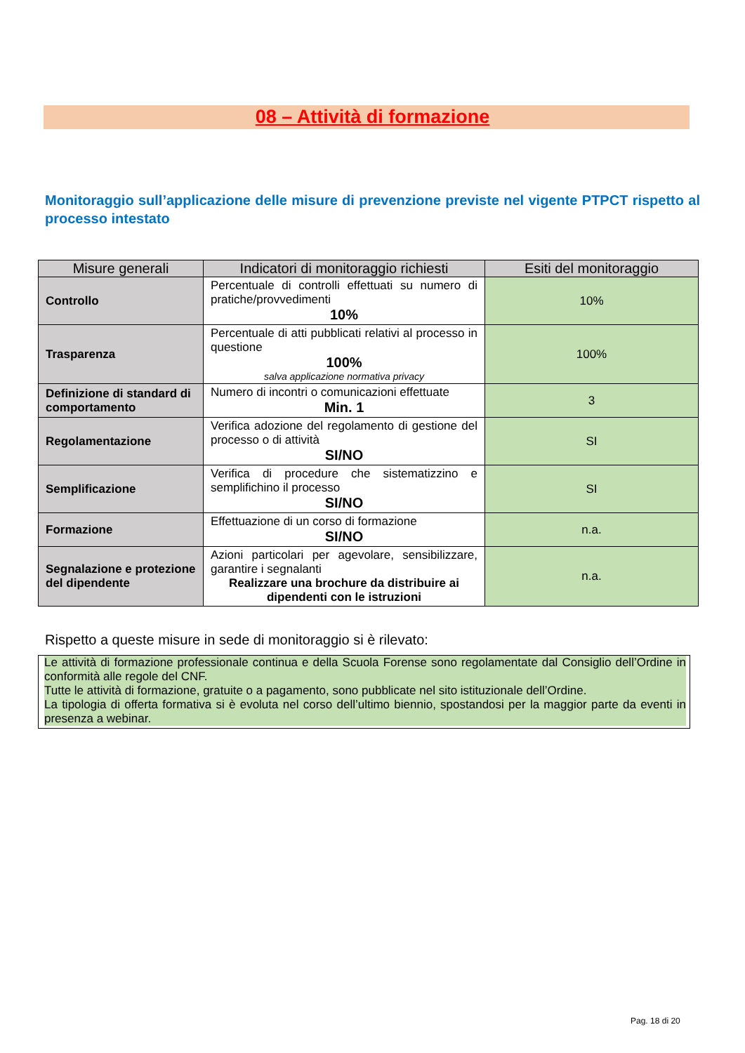08 – Attività di formazione
Monitoraggio sull’applicazione delle misure di prevenzione previste nel vigente PTPCT rispetto al processo intestato
| Misure generali | Indicatori di monitoraggio richiesti | Esiti del monitoraggio |
| --- | --- | --- |
| Controllo | Percentuale di controlli effettuati su numero di pratiche/provvedimenti 10% | 10% |
| Trasparenza | Percentuale di atti pubblicati relativi al processo in questione 100% salva applicazione normativa privacy | 100% |
| Definizione di standard di comportamento | Numero di incontri o comunicazioni effettuate Min. 1 | 3 |
| Regolamentazione | Verifica adozione del regolamento di gestione del processo o di attività SI/NO | SI |
| Semplificazione | Verifica di procedure che sistematizzino e semplifichino il processo SI/NO | SI |
| Formazione | Effettuazione di un corso di formazione SI/NO | n.a. |
| Segnalazione e protezione del dipendente | Azioni particolari per agevolare, sensibilizzare, garantire i segnalanti Realizzare una brochure da distribuire ai dipendenti con le istruzioni | n.a. |
Rispetto a queste misure in sede di monitoraggio si è rilevato:
Le attività di formazione professionale continua e della Scuola Forense sono regolamentate dal Consiglio dell’Ordine in conformità alle regole del CNF.
Tutte le attività di formazione, gratuite o a pagamento, sono pubblicate nel sito istituzionale dell’Ordine.
La tipologia di offerta formativa si è evoluta nel corso dell’ultimo biennio, spostandosi per la maggior parte da eventi in presenza a webinar.
Pag. 18 di 20